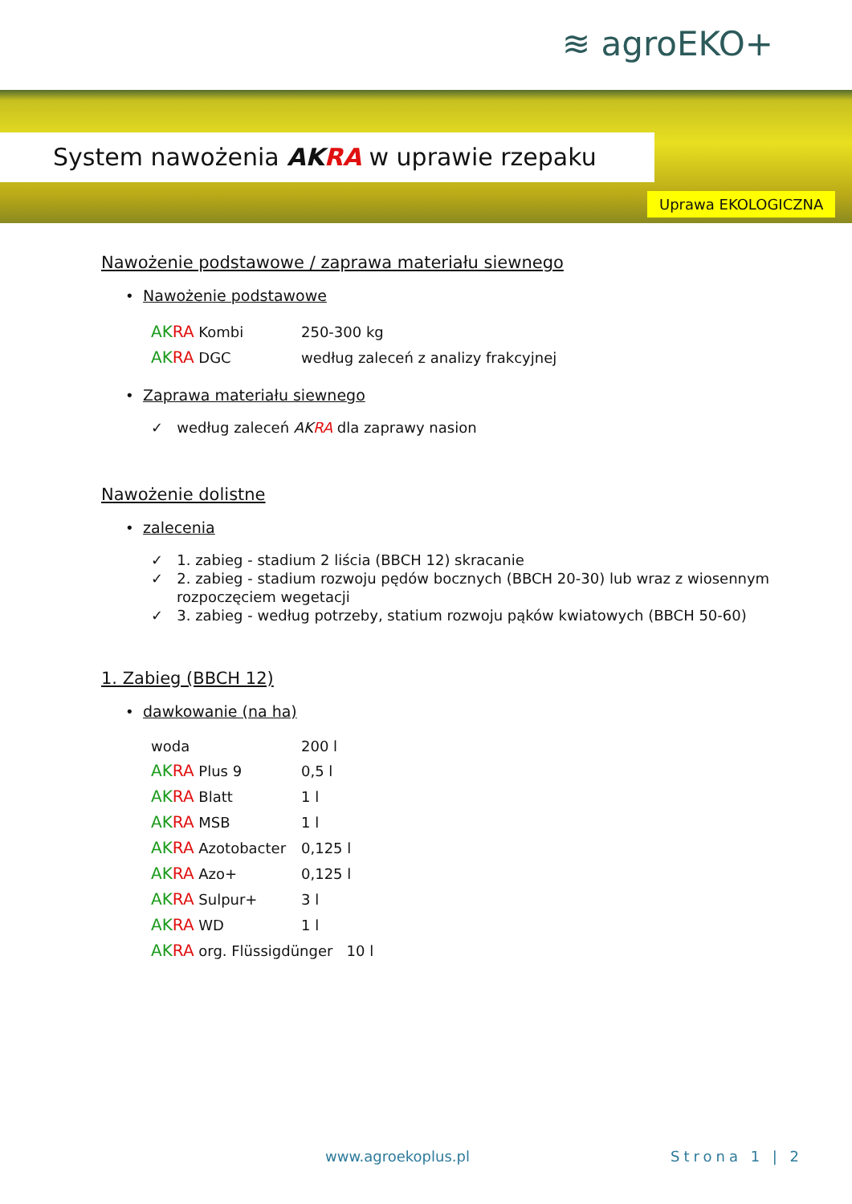≋ agroEKO+
System nawożenia AKRA w uprawie rzepaku
Uprawa EKOLOGICZNA
Nawożenie podstawowe / zaprawa materiału siewnego
• Nawożenie podstawowe
| AK RA Kombi | 250-300 kg |
| AK RA DGC | według zaleceń z analizy frakcyjnej |
• Zaprawa materiału siewnego
✓ według zaleceń AKRA dla zaprawy nasion
Nawożenie dolistne
• zalecenia
✓ 1. zabieg - stadium 2 liścia (BBCH 12) skracanie
✓ 2. zabieg - stadium rozwoju pędów bocznych (BBCH 20-30) lub wraz z wiosennym rozpoczęciem wegetacji
✓ 3. zabieg - według potrzeby, statium rozwoju pąków kwiatowych (BBCH 50-60)
1. Zabieg (BBCH 12)
• dawkowanie (na ha)
| woda | 200 l |
| AK RA Plus 9 | 0,5 l |
| AK RA Blatt | 1 l |
| AK RA MSB | 1 l |
| AK RA Azotobacter | 0,125 l |
| AK RA Azo+ | 0,125 l |
| AK RA Sulpur+ | 3 l |
| AK RA WD | 1 l |
| AK RA org. Flüssigdünger 10 l | |
www.agroekoplus.pl Strona 1 | 2